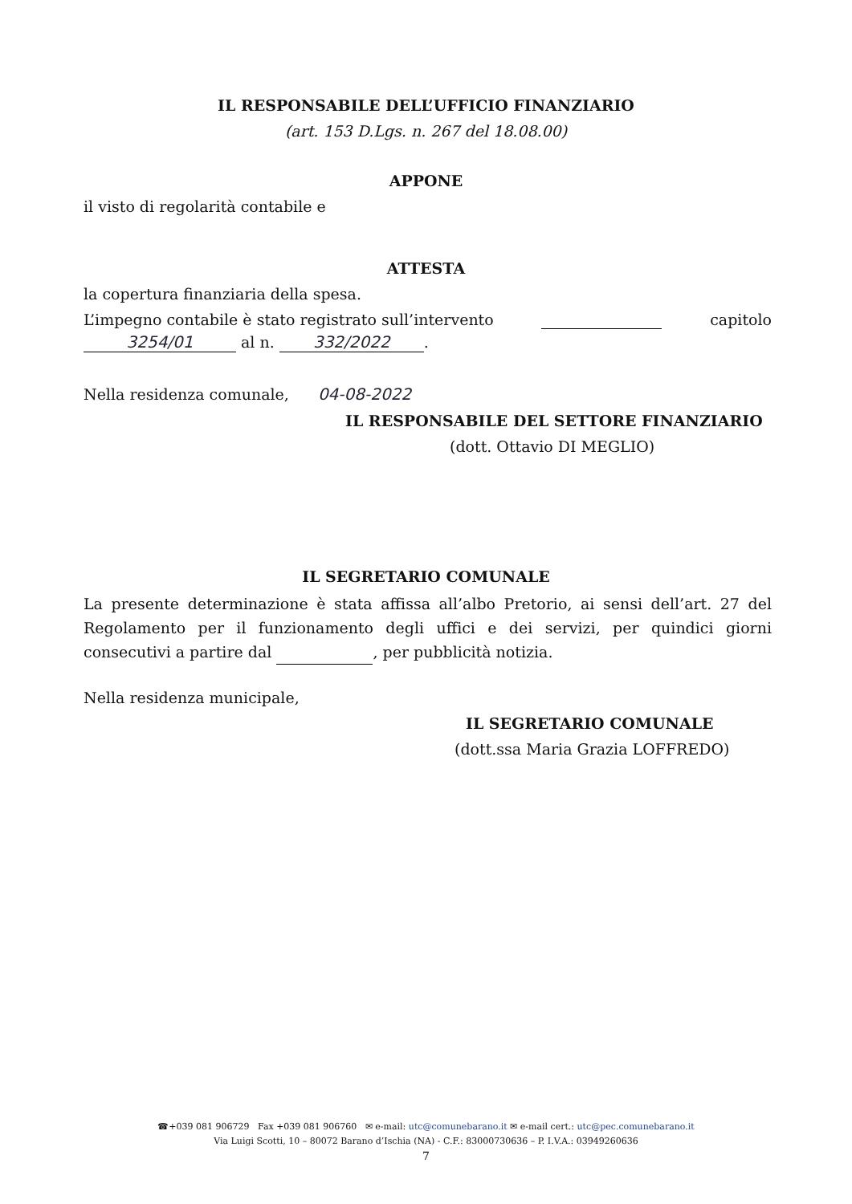IL RESPONSABILE DELL’UFFICIO FINANZIARIO
(art. 153 D.Lgs. n. 267 del 18.08.00)
APPONE
il visto di regolarità contabile e
ATTESTA
la copertura finanziaria della spesa.
L’impegno contabile è stato registrato sull’intervento capitolo
3254/01 al n. 332/2022.
Nella residenza comunale, 04-08-2022
IL RESPONSABILE DEL SETTORE FINANZIARIO
(dott. Ottavio DI MEGLIO)
IL SEGRETARIO COMUNALE
La presente determinazione è stata affissa all’albo Pretorio, ai sensi dell’art. 27 del Regolamento per il funzionamento degli uffici e dei servizi, per quindici giorni consecutivi a partire dal , per pubblicità notizia.
Nella residenza municipale,
IL SEGRETARIO COMUNALE
(dott.ssa Maria Grazia LOFFREDO)
☎+039 081 906729 Fax +039 081 906760 ✉ e-mail: utc@comunebarano.it ✉ e-mail cert.: utc@pec.comunebarano.it
Via Luigi Scotti, 10 – 80072 Barano d’Ischia (NA) - C.F.: 83000730636 – P. I.V.A.: 03949260636
7